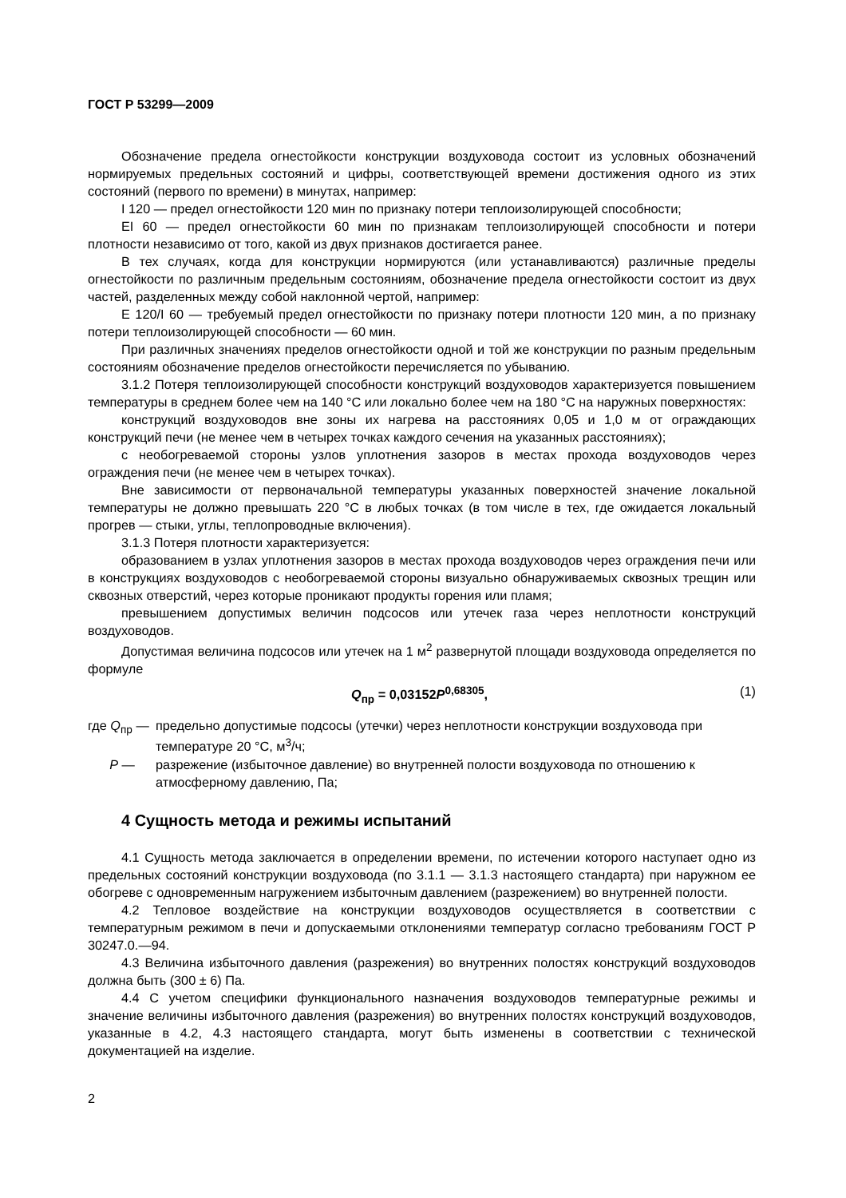ГОСТ Р 53299—2009
Обозначение предела огнестойкости конструкции воздуховода состоит из условных обозначений нормируемых предельных состояний и цифры, соответствующей времени достижения одного из этих состояний (первого по времени) в минутах, например:
I 120 — предел огнестойкости 120 мин по признаку потери теплоизолирующей способности;
EI 60 — предел огнестойкости 60 мин по признакам теплоизолирующей способности и потери плотности независимо от того, какой из двух признаков достигается ранее.
В тех случаях, когда для конструкции нормируются (или устанавливаются) различные пределы огнестойкости по различным предельным состояниям, обозначение предела огнестойкости состоит из двух частей, разделенных между собой наклонной чертой, например:
E 120/I 60 — требуемый предел огнестойкости по признаку потери плотности 120 мин, а по признаку потери теплоизолирующей способности — 60 мин.
При различных значениях пределов огнестойкости одной и той же конструкции по разным предельным состояниям обозначение пределов огнестойкости перечисляется по убыванию.
3.1.2 Потеря теплоизолирующей способности конструкций воздуховодов характеризуется повышением температуры в среднем более чем на 140 °C или локально более чем на 180 °C на наружных поверхностях:
конструкций воздуховодов вне зоны их нагрева на расстояниях 0,05 и 1,0 м от ограждающих конструкций печи (не менее чем в четырех точках каждого сечения на указанных расстояниях);
с необогреваемой стороны узлов уплотнения зазоров в местах прохода воздуховодов через ограждения печи (не менее чем в четырех точках).
Вне зависимости от первоначальной температуры указанных поверхностей значение локальной температуры не должно превышать 220 °C в любых точках (в том числе в тех, где ожидается локальный прогрев — стыки, углы, теплопроводные включения).
3.1.3 Потеря плотности характеризуется:
образованием в узлах уплотнения зазоров в местах прохода воздуховодов через ограждения печи или в конструкциях воздуховодов с необогреваемой стороны визуально обнаруживаемых сквозных трещин или сквозных отверстий, через которые проникают продукты горения или пламя;
превышением допустимых величин подсосов или утечек газа через неплотности конструкций воздуховодов.
Допустимая величина подсосов или утечек на 1 м<sup>2</sup> развернутой площади воздуховода определяется по формуле
Q<sub>пр</sub> = 0,03152P<sup>0,68305</sup>, (1)
где Q<sub>пр</sub> — предельно допустимые подсосы (утечки) через неплотности конструкции воздуховода при температуре 20 °C, м<sup>3</sup>/ч;
P — разрежение (избыточное давление) во внутренней полости воздуховода по отношению к атмосферному давлению, Па;
4 Сущность метода и режимы испытаний
4.1 Сущность метода заключается в определении времени, по истечении которого наступает одно из предельных состояний конструкции воздуховода (по 3.1.1 — 3.1.3 настоящего стандарта) при наружном ее обогреве с одновременным нагружением избыточным давлением (разрежением) во внутренней полости.
4.2 Тепловое воздействие на конструкции воздуховодов осуществляется в соответствии с температурным режимом в печи и допускаемыми отклонениями температур согласно требованиям ГОСТ Р 30247.0.—94.
4.3 Величина избыточного давления (разрежения) во внутренних полостях конструкций воздуховодов должна быть (300 ± 6) Па.
4.4 С учетом специфики функционального назначения воздуховодов температурные режимы и значение величины избыточного давления (разрежения) во внутренних полостях конструкций воздуховодов, указанные в 4.2, 4.3 настоящего стандарта, могут быть изменены в соответствии с технической документацией на изделие.
2